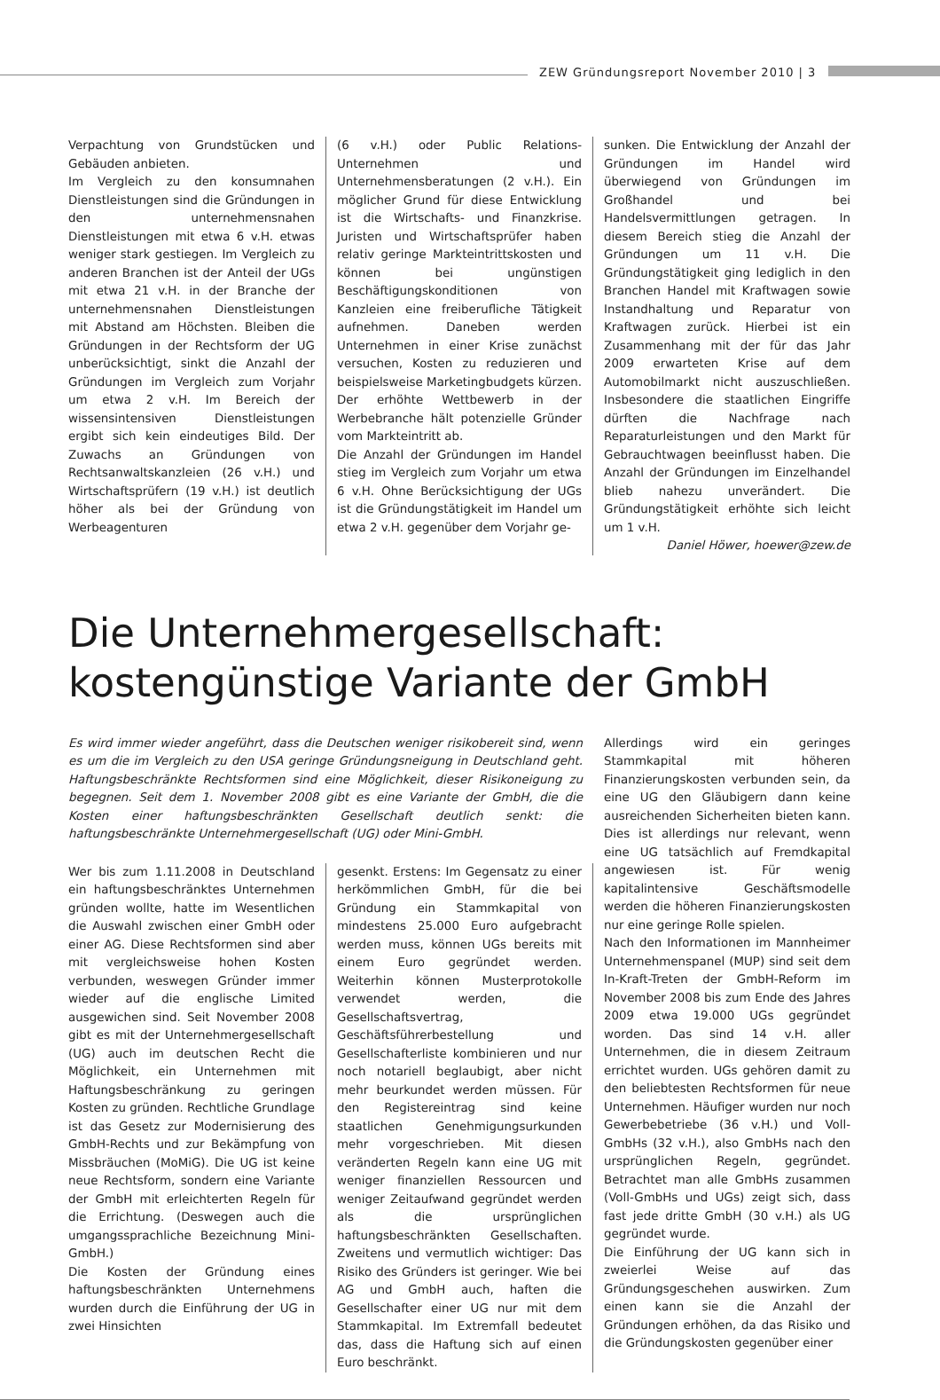ZEW Gründungsreport November 2010 | 3
Verpachtung von Grundstücken und Gebäuden anbieten.
Im Vergleich zu den konsumnahen Dienstleistungen sind die Gründungen in den unternehmensnahen Dienstleistungen mit etwa 6 v.H. etwas weniger stark gestiegen. Im Vergleich zu anderen Branchen ist der Anteil der UGs mit etwa 21 v.H. in der Branche der unternehmensnahen Dienstleistungen mit Abstand am Höchsten. Bleiben die Gründungen in der Rechtsform der UG unberücksichtigt, sinkt die Anzahl der Gründungen im Vergleich zum Vorjahr um etwa 2 v.H. Im Bereich der wissensintensiven Dienstleistungen ergibt sich kein eindeutiges Bild. Der Zuwachs an Gründungen von Rechtsanwaltskanzleien (26 v.H.) und Wirtschaftsprüfern (19 v.H.) ist deutlich höher als bei der Gründung von Werbeagenturen
(6 v.H.) oder Public Relations-Unternehmen und Unternehmensberatungen (2 v.H.). Ein möglicher Grund für diese Entwicklung ist die Wirtschafts- und Finanzkrise. Juristen und Wirtschaftsprüfer haben relativ geringe Markteintrittskosten und können bei ungünstigen Beschäftigungskonditionen von Kanzleien eine freiberufliche Tätigkeit aufnehmen. Daneben werden Unternehmen in einer Krise zunächst versuchen, Kosten zu reduzieren und beispielsweise Marketingbudgets kürzen. Der erhöhte Wettbewerb in der Werbebranche hält potenzielle Gründer vom Markteintritt ab.
Die Anzahl der Gründungen im Handel stieg im Vergleich zum Vorjahr um etwa 6 v.H. Ohne Berücksichtigung der UGs ist die Gründungstätigkeit im Handel um etwa 2 v.H. gegenüber dem Vorjahr ge-
sunken. Die Entwicklung der Anzahl der Gründungen im Handel wird überwiegend von Gründungen im Großhandel und bei Handelsvermittlungen getragen. In diesem Bereich stieg die Anzahl der Gründungen um 11 v.H. Die Gründungstätigkeit ging lediglich in den Branchen Handel mit Kraftwagen sowie Instandhaltung und Reparatur von Kraftwagen zurück. Hierbei ist ein Zusammenhang mit der für das Jahr 2009 erwarteten Krise auf dem Automobilmarkt nicht auszuschließen. Insbesondere die staatlichen Eingriffe dürften die Nachfrage nach Reparaturleistungen und den Markt für Gebrauchtwagen beeinflusst haben. Die Anzahl der Gründungen im Einzelhandel blieb nahezu unverändert. Die Gründungstätigkeit erhöhte sich leicht um 1 v.H.
Daniel Höwer, hoewer@zew.de
Die Unternehmergesellschaft:
kostengünstige Variante der GmbH
Es wird immer wieder angeführt, dass die Deutschen weniger risikobereit sind, wenn es um die im Vergleich zu den USA geringe Gründungsneigung in Deutschland geht. Haftungsbeschränkte Rechtsformen sind eine Möglichkeit, dieser Risikoneigung zu begegnen. Seit dem 1. November 2008 gibt es eine Variante der GmbH, die die Kosten einer haftungsbeschränkten Gesellschaft deutlich senkt: die haftungsbeschränkte Unternehmergesellschaft (UG) oder Mini-GmbH.
Wer bis zum 1.11.2008 in Deutschland ein haftungsbeschränktes Unternehmen gründen wollte, hatte im Wesentlichen die Auswahl zwischen einer GmbH oder einer AG. Diese Rechtsformen sind aber mit vergleichsweise hohen Kosten verbunden, weswegen Gründer immer wieder auf die englische Limited ausgewichen sind. Seit November 2008 gibt es mit der Unternehmergesellschaft (UG) auch im deutschen Recht die Möglichkeit, ein Unternehmen mit Haftungsbeschränkung zu geringen Kosten zu gründen. Rechtliche Grundlage ist das Gesetz zur Modernisierung des GmbH-Rechts und zur Bekämpfung von Missbräuchen (MoMiG). Die UG ist keine neue Rechtsform, sondern eine Variante der GmbH mit erleichterten Regeln für die Errichtung. (Deswegen auch die umgangssprachliche Bezeichnung Mini-GmbH.)
Die Kosten der Gründung eines haftungsbeschränkten Unternehmens wurden durch die Einführung der UG in zwei Hinsichten
gesenkt. Erstens: Im Gegensatz zu einer herkömmlichen GmbH, für die bei Gründung ein Stammkapital von mindestens 25.000 Euro aufgebracht werden muss, können UGs bereits mit einem Euro gegründet werden. Weiterhin können Musterprotokolle verwendet werden, die Gesellschaftsvertrag, Geschäftsführerbestellung und Gesellschafterliste kombinieren und nur noch notariell beglaubigt, aber nicht mehr beurkundet werden müssen. Für den Registereintrag sind keine staatlichen Genehmigungsurkunden mehr vorgeschrieben. Mit diesen veränderten Regeln kann eine UG mit weniger finanziellen Ressourcen und weniger Zeitaufwand gegründet werden als die ursprünglichen haftungsbeschränkten Gesellschaften. Zweitens und vermutlich wichtiger: Das Risiko des Gründers ist geringer. Wie bei AG und GmbH auch, haften die Gesellschafter einer UG nur mit dem Stammkapital. Im Extremfall bedeutet das, dass die Haftung sich auf einen Euro beschränkt.
Allerdings wird ein geringes Stammkapital mit höheren Finanzierungskosten verbunden sein, da eine UG den Gläubigern dann keine ausreichenden Sicherheiten bieten kann. Dies ist allerdings nur relevant, wenn eine UG tatsächlich auf Fremdkapital angewiesen ist. Für wenig kapitalintensive Geschäftsmodelle werden die höheren Finanzierungskosten nur eine geringe Rolle spielen.
Nach den Informationen im Mannheimer Unternehmenspanel (MUP) sind seit dem In-Kraft-Treten der GmbH-Reform im November 2008 bis zum Ende des Jahres 2009 etwa 19.000 UGs gegründet worden. Das sind 14 v.H. aller Unternehmen, die in diesem Zeitraum errichtet wurden. UGs gehören damit zu den beliebtesten Rechtsformen für neue Unternehmen. Häufiger wurden nur noch Gewerbebetriebe (36 v.H.) und Voll-GmbHs (32 v.H.), also GmbHs nach den ursprünglichen Regeln, gegründet. Betrachtet man alle GmbHs zusammen (Voll-GmbHs und UGs) zeigt sich, dass fast jede dritte GmbH (30 v.H.) als UG gegründet wurde.
Die Einführung der UG kann sich in zweierlei Weise auf das Gründungsgeschehen auswirken. Zum einen kann sie die Anzahl der Gründungen erhöhen, da das Risiko und die Gründungskosten gegenüber einer